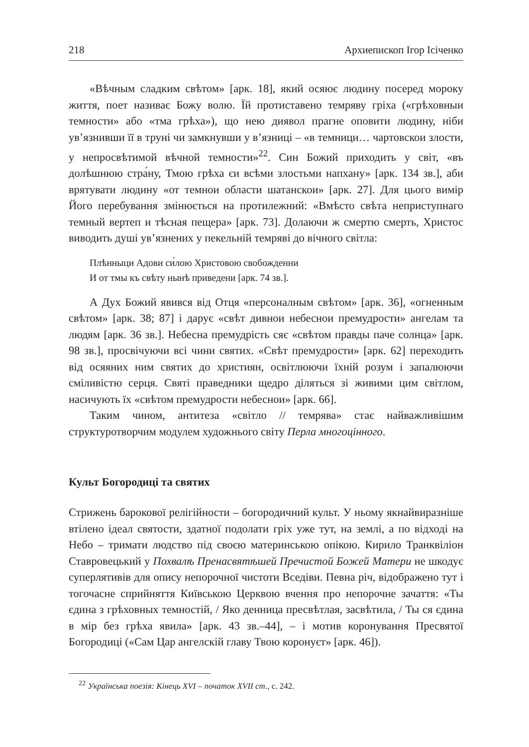218 Архиепископ Ігор Ісіченко
«Вѣчным сладким свѣтом» [арк. 18], який осяює людину посеред мороку життя, поет називає Божу волю. Їй протиставено темряву гріха («грѣховныи темности» або «тма грѣха»), що нею диявол прагне оповити людину, ніби ув’язнивши її в труні чи замкнувши у в’язниці – «в темници… чартовскои злости, у непросвѣтимой вѣчной темности»<sup>22</sup>. Син Божий приходить у світ, «въ долѣшнюю стра́ну, Тмою грѣха єи всѣми злостьми напхану» [арк. 134 зв.], аби врятувати людину «от темнои области шатанскои» [арк. 27]. Для цього вимір Його перебування змінюється на протилежний: «Вмѣсто свѣта неприступнаго темный вертеп и тѣсная пещера» [арк. 73]. Долаючи ж смертю смерть, Христос виводить душі ув’язнених у пекельній темряві до вічного світла:
Плѣнныци Адови си́лою Христовою свобожденни
И от тмы къ свѣту нынѣ приведени [арк. 74 зв.].
А Дух Божий явився від Отця «персоналным свѣтом» [арк. 36], «огненным свѣтом» [арк. 38; 87] і дарує «свѣт дивнои небеснои премудрости» ангелам та людям [арк. 36 зв.]. Небесна премудрість сяє «свѣтом правды паче солнца» [арк. 98 зв.], просвічуючи всі чини святих. «Свѣт премудрости» [арк. 62] переходить від осяяних ним святих до християн, освітлюючи їхній розум і запалюючи сміливістю серця. Святі праведники щедро діляться зі живими цим світлом, насичують їх «свѣтом премудрости небеснои» [арк. 66].
Таким чином, антитеза «світло // темрява» стає найважливішим структуротворчим модулем художнього світу Перла многоцінного.
Культ Богородиці та святих
Стрижень барокової релігійности – богородичний культ. У ньому якнайвиразніше втілено ідеал святости, здатної подолати гріх уже тут, на землі, а по відході на Небо – тримати людство під своєю материнською опікою. Кирило Транквіліон Ставровецький у Похвалѣ Пренасвятѣшей Пречистой Божей Матери не шкодує суперлятивів для опису непорочної чистоти Вседіви. Певна річ, відображено тут і тогочасне сприйняття Київською Церквою вчення про непорочне зачаття: «Ты єдина з грѣховных темностій, / Яко денница пресвѣтлая, засвѣтила, / Ты ся єдина в мір без грѣха явила» [арк. 43 зв.–44], – і мотив коронування Пресвятої Богородиці («Сам Цар ангелскій главу Твою коронуєт» [арк. 46]).
<sup>22</sup> Українська поезія: Кінець XVI – початок XVII ст., с. 242.